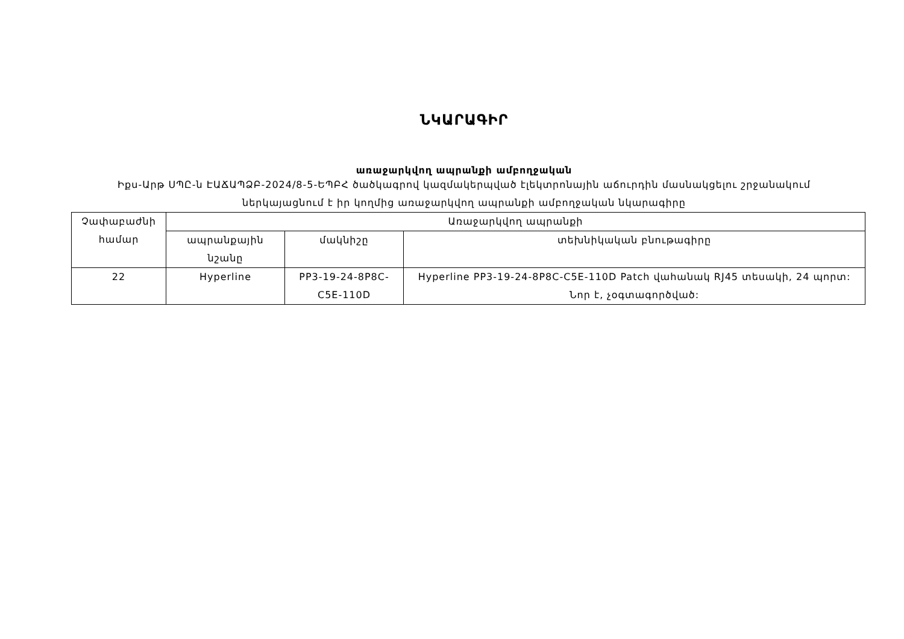ՆԿԱՐԱԳԻՐ
առաջարկվող ապրանքի ամբողջական
Իքս-Արթ ՍՊԸ-ն ԷԱՃԱՊՁԲ-2024/8-5-ԵՊԲՀ ծածկագրով կազմակերպված էլեկտրոնային աճուրդին մասնակցելու շրջանակում
ներկայացնում է իր կողմից առաջարկվող ապրանքի ամբողջական նկարագիրը
| Չափաբաժնի համար | Առաջարկվող ապրանքի | | |
| --- | --- | --- | --- |
| | ապրանքային նշանը | մակնիշը | տեխնիկական բնութագիրը |
| 22 | Hyperline | PP3-19-24-8P8C-C5E-110D | Hyperline PP3-19-24-8P8C-C5E-110D Patch վահանակ RJ45 տեսակի, 24 պորտ: Նոր է, չօգտագործված: |